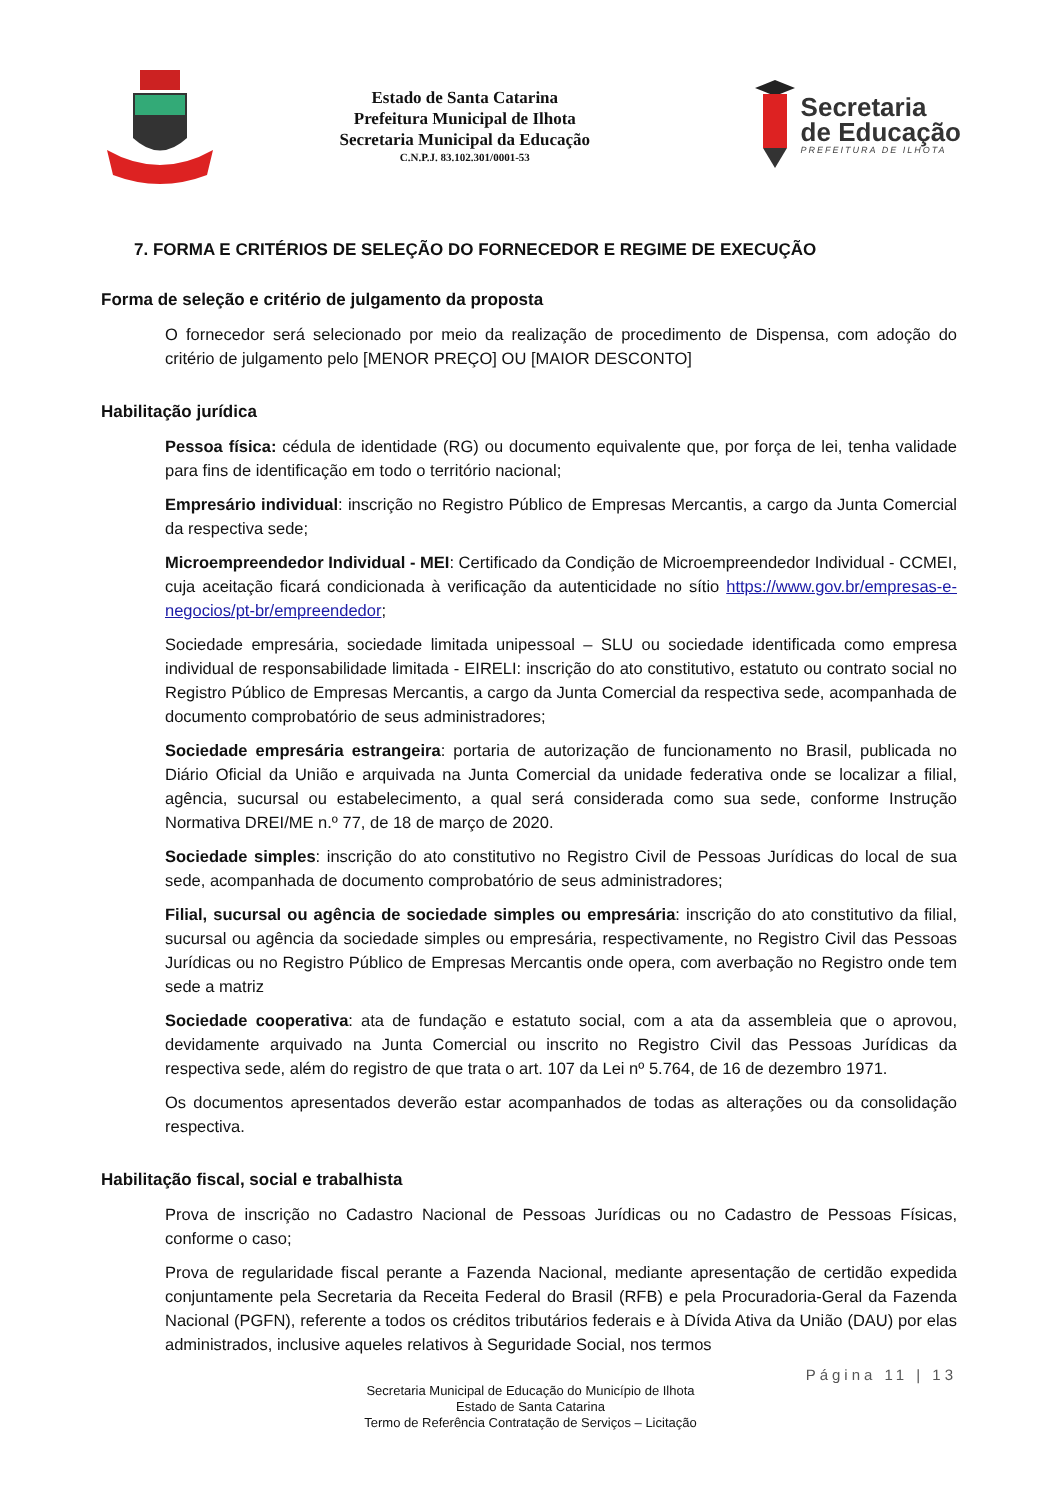Estado de Santa Catarina
Prefeitura Municipal de Ilhota
Secretaria Municipal da Educação
C.N.P.J. 83.102.301/0001-53
Secretaria
de Educação
PREFEITURA DE ILHOTA
7. FORMA E CRITÉRIOS DE SELEÇÃO DO FORNECEDOR E REGIME DE EXECUÇÃO
Forma de seleção e critério de julgamento da proposta
O fornecedor será selecionado por meio da realização de procedimento de Dispensa, com adoção do critério de julgamento pelo [MENOR PREÇO] OU [MAIOR DESCONTO]
Habilitação jurídica
Pessoa física: cédula de identidade (RG) ou documento equivalente que, por força de lei, tenha validade para fins de identificação em todo o território nacional;
Empresário individual: inscrição no Registro Público de Empresas Mercantis, a cargo da Junta Comercial da respectiva sede;
Microempreendedor Individual - MEI: Certificado da Condição de Microempreendedor Individual - CCMEI, cuja aceitação ficará condicionada à verificação da autenticidade no sítio https://www.gov.br/empresas-e-negocios/pt-br/empreendedor;
Sociedade empresária, sociedade limitada unipessoal – SLU ou sociedade identificada como empresa individual de responsabilidade limitada - EIRELI: inscrição do ato constitutivo, estatuto ou contrato social no Registro Público de Empresas Mercantis, a cargo da Junta Comercial da respectiva sede, acompanhada de documento comprobatório de seus administradores;
Sociedade empresária estrangeira: portaria de autorização de funcionamento no Brasil, publicada no Diário Oficial da União e arquivada na Junta Comercial da unidade federativa onde se localizar a filial, agência, sucursal ou estabelecimento, a qual será considerada como sua sede, conforme Instrução Normativa DREI/ME n.º 77, de 18 de março de 2020.
Sociedade simples: inscrição do ato constitutivo no Registro Civil de Pessoas Jurídicas do local de sua sede, acompanhada de documento comprobatório de seus administradores;
Filial, sucursal ou agência de sociedade simples ou empresária: inscrição do ato constitutivo da filial, sucursal ou agência da sociedade simples ou empresária, respectivamente, no Registro Civil das Pessoas Jurídicas ou no Registro Público de Empresas Mercantis onde opera, com averbação no Registro onde tem sede a matriz
Sociedade cooperativa: ata de fundação e estatuto social, com a ata da assembleia que o aprovou, devidamente arquivado na Junta Comercial ou inscrito no Registro Civil das Pessoas Jurídicas da respectiva sede, além do registro de que trata o art. 107 da Lei nº 5.764, de 16 de dezembro 1971.
Os documentos apresentados deverão estar acompanhados de todas as alterações ou da consolidação respectiva.
Habilitação fiscal, social e trabalhista
Prova de inscrição no Cadastro Nacional de Pessoas Jurídicas ou no Cadastro de Pessoas Físicas, conforme o caso;
Prova de regularidade fiscal perante a Fazenda Nacional, mediante apresentação de certidão expedida conjuntamente pela Secretaria da Receita Federal do Brasil (RFB) e pela Procuradoria-Geral da Fazenda Nacional (PGFN), referente a todos os créditos tributários federais e à Dívida Ativa da União (DAU) por elas administrados, inclusive aqueles relativos à Seguridade Social, nos termos
Página 11 | 13
Secretaria Municipal de Educação do Município de Ilhota
Estado de Santa Catarina
Termo de Referência Contratação de Serviços – Licitação